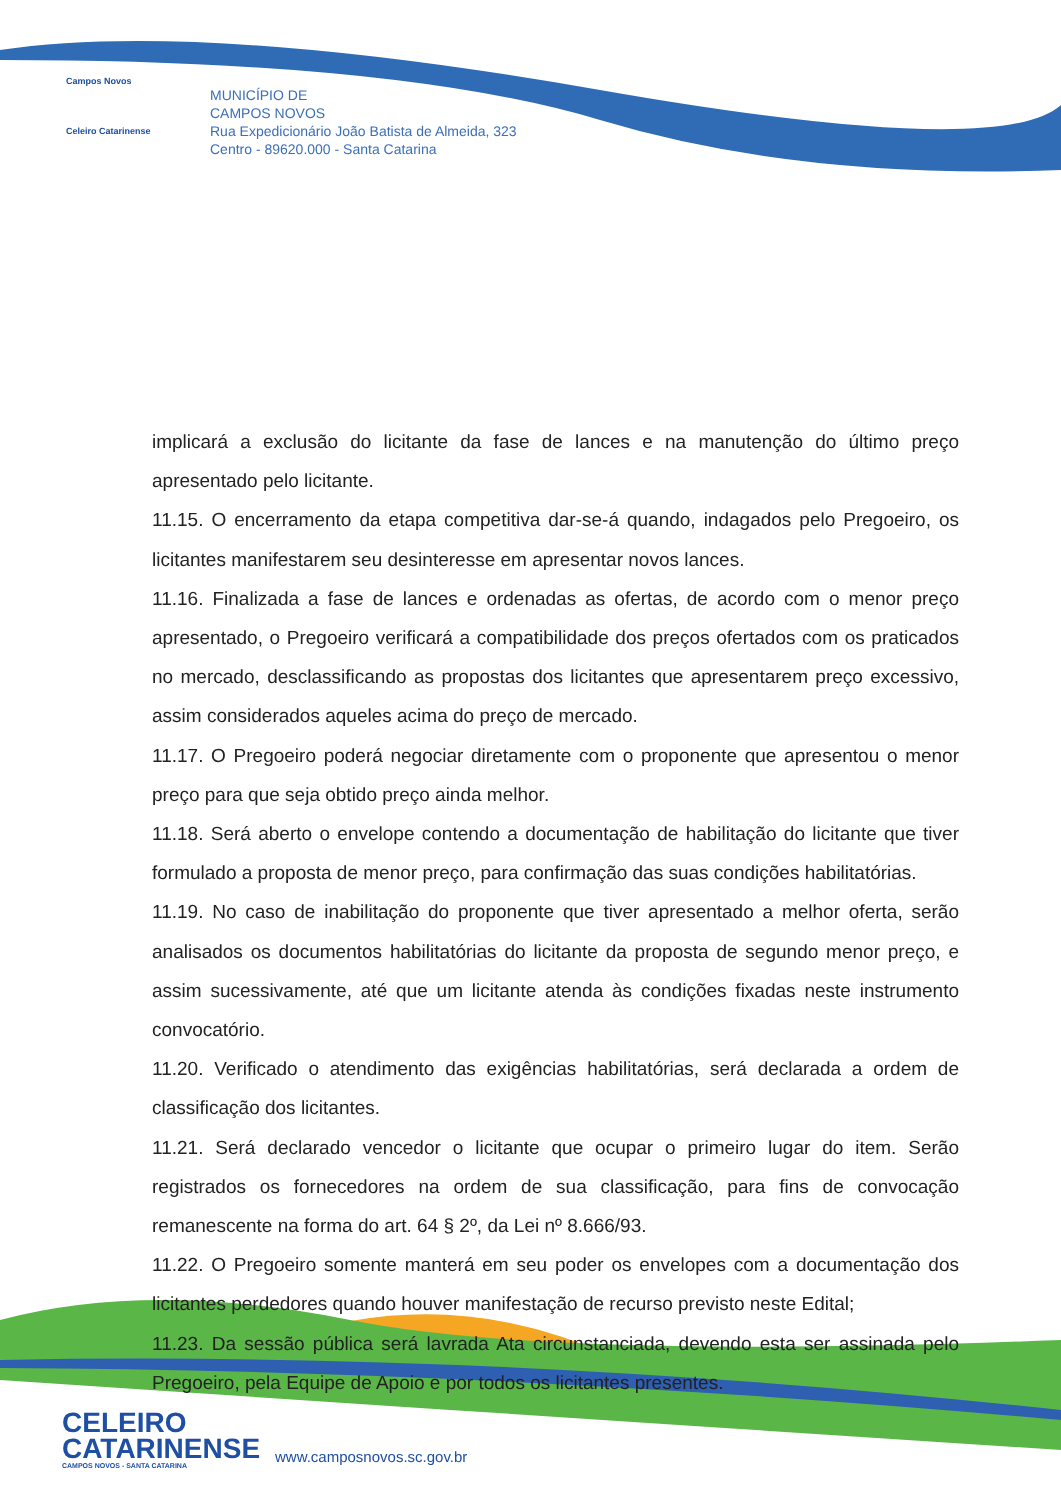Campos Novos
Celeiro Catarinense
MUNICÍPIO DE
CAMPOS NOVOS
Rua Expedicionário João Batista de Almeida, 323
Centro - 89620.000 - Santa Catarina
implicará a exclusão do licitante da fase de lances e na manutenção do último preço apresentado pelo licitante.
11.15. O encerramento da etapa competitiva dar-se-á quando, indagados pelo Pregoeiro, os licitantes manifestarem seu desinteresse em apresentar novos lances.
11.16. Finalizada a fase de lances e ordenadas as ofertas, de acordo com o menor preço apresentado, o Pregoeiro verificará a compatibilidade dos preços ofertados com os praticados no mercado, desclassificando as propostas dos licitantes que apresentarem preço excessivo, assim considerados aqueles acima do preço de mercado.
11.17. O Pregoeiro poderá negociar diretamente com o proponente que apresentou o menor preço para que seja obtido preço ainda melhor.
11.18. Será aberto o envelope contendo a documentação de habilitação do licitante que tiver formulado a proposta de menor preço, para confirmação das suas condições habilitatórias.
11.19. No caso de inabilitação do proponente que tiver apresentado a melhor oferta, serão analisados os documentos habilitatórias do licitante da proposta de segundo menor preço, e assim sucessivamente, até que um licitante atenda às condições fixadas neste instrumento convocatório.
11.20. Verificado o atendimento das exigências habilitatórias, será declarada a ordem de classificação dos licitantes.
11.21. Será declarado vencedor o licitante que ocupar o primeiro lugar do item. Serão registrados os fornecedores na ordem de sua classificação, para fins de convocação remanescente na forma do art. 64 § 2º, da Lei nº 8.666/93.
11.22. O Pregoeiro somente manterá em seu poder os envelopes com a documentação dos licitantes perdedores quando houver manifestação de recurso previsto neste Edital;
11.23. Da sessão pública será lavrada Ata circunstanciada, devendo esta ser assinada pelo Pregoeiro, pela Equipe de Apoio e por todos os licitantes presentes.
CELEIRO
CATARINENSE
CAMPOS NOVOS - SANTA CATARINA
www.camposnovos.sc.gov.br